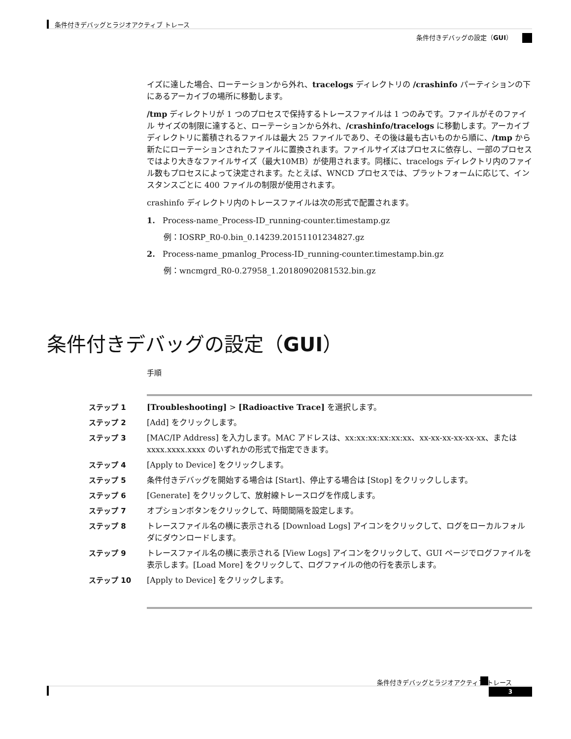条件付きデバッグとラジオアクティブ トレース
条件付きデバッグの設定（GUI）
イズに達した場合、ローテーションから外れ、tracelogs ディレクトリの /crashinfo パーティションの下にあるアーカイブの場所に移動します。
/tmp ディレクトリが 1 つのプロセスで保持するトレースファイルは 1 つのみです。ファイルがそのファイル サイズの制限に達すると、ローテーションから外れ、/crashinfo/tracelogs に移動します。アーカイブ ディレクトリに蓄積されるファイルは最大 25 ファイルであり、その後は最も古いものから順に、/tmp から新たにローテーションされたファイルに置換されます。ファイルサイズはプロセスに依存し、一部のプロセスではより大きなファイルサイズ（最大10MB）が使用されます。同様に、tracelogs ディレクトリ内のファイル数もプロセスによって決定されます。たとえば、WNCD プロセスでは、プラットフォームに応じて、インスタンスごとに 400 ファイルの制限が使用されます。
crashinfo ディレクトリ内のトレースファイルは次の形式で配置されます。
1. Process-name_Process-ID_running-counter.timestamp.gz
例：IOSRP_R0-0.bin_0.14239.20151101234827.gz
2. Process-name_pmanlog_Process-ID_running-counter.timestamp.bin.gz
例：wncmgrd_R0-0.27958_1.20180902081532.bin.gz
条件付きデバッグの設定（GUI）
手順
ステップ 1 [Troubleshooting] > [Radioactive Trace] を選択します。
ステップ 2 [Add] をクリックします。
ステップ 3 [MAC/IP Address] を入力します。MAC アドレスは、xx:xx:xx:xx:xx:xx、xx-xx-xx-xx-xx-xx、または xxxx.xxxx.xxxx のいずれかの形式で指定できます。
ステップ 4 [Apply to Device] をクリックします。
ステップ 5 条件付きデバッグを開始する場合は [Start]、停止する場合は [Stop] をクリックしします。
ステップ 6 [Generate] をクリックして、放射線トレースログを作成します。
ステップ 7 オプションボタンをクリックして、時間間隔を設定します。
ステップ 8 トレースファイル名の横に表示される [Download Logs] アイコンをクリックして、ログをローカルフォルダにダウンロードします。
ステップ 9 トレースファイル名の横に表示される [View Logs] アイコンをクリックして、GUI ページでログファイルを表示します。[Load More] をクリックして、ログファイルの他の行を表示します。
ステップ 10 [Apply to Device] をクリックします。
条件付きデバッグとラジオアクティブ トレース
3